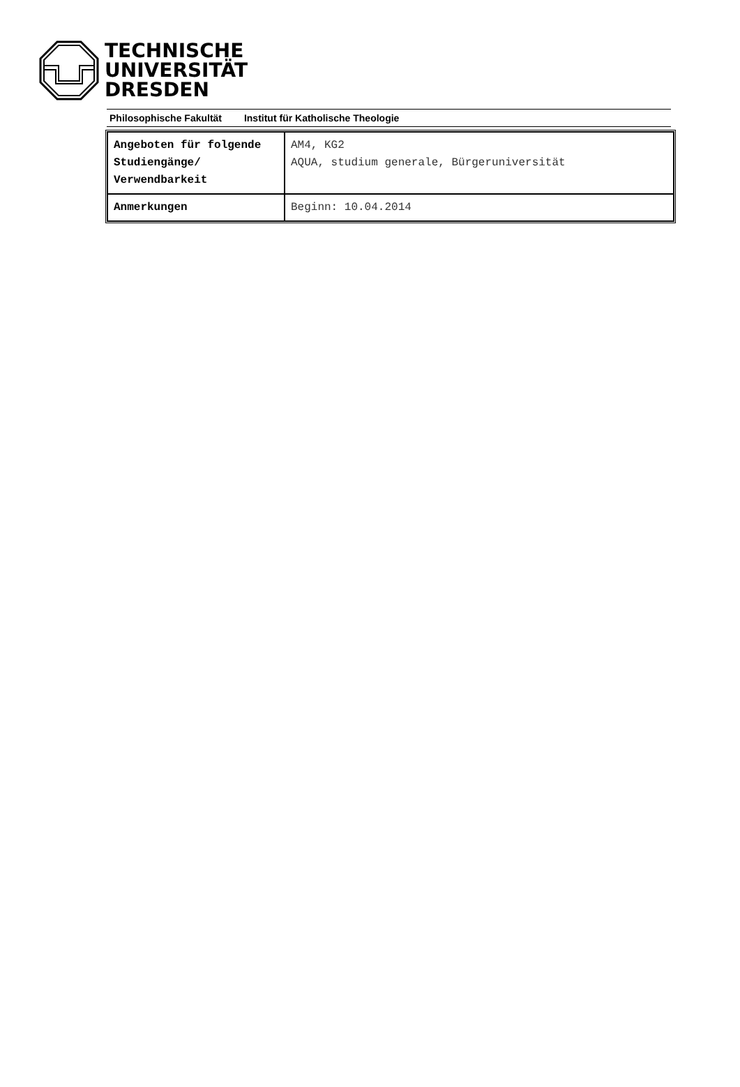TECHNISCHE
UNIVERSITÄT
DRESDEN
Philosophische Fakultät Institut für Katholische Theologie
| Angeboten für folgende Studiengänge/ Verwendbarkeit | AM4, KG2 AQUA, studium generale, Bürgeruniversität |
| Anmerkungen | Beginn: 10.04.2014 |